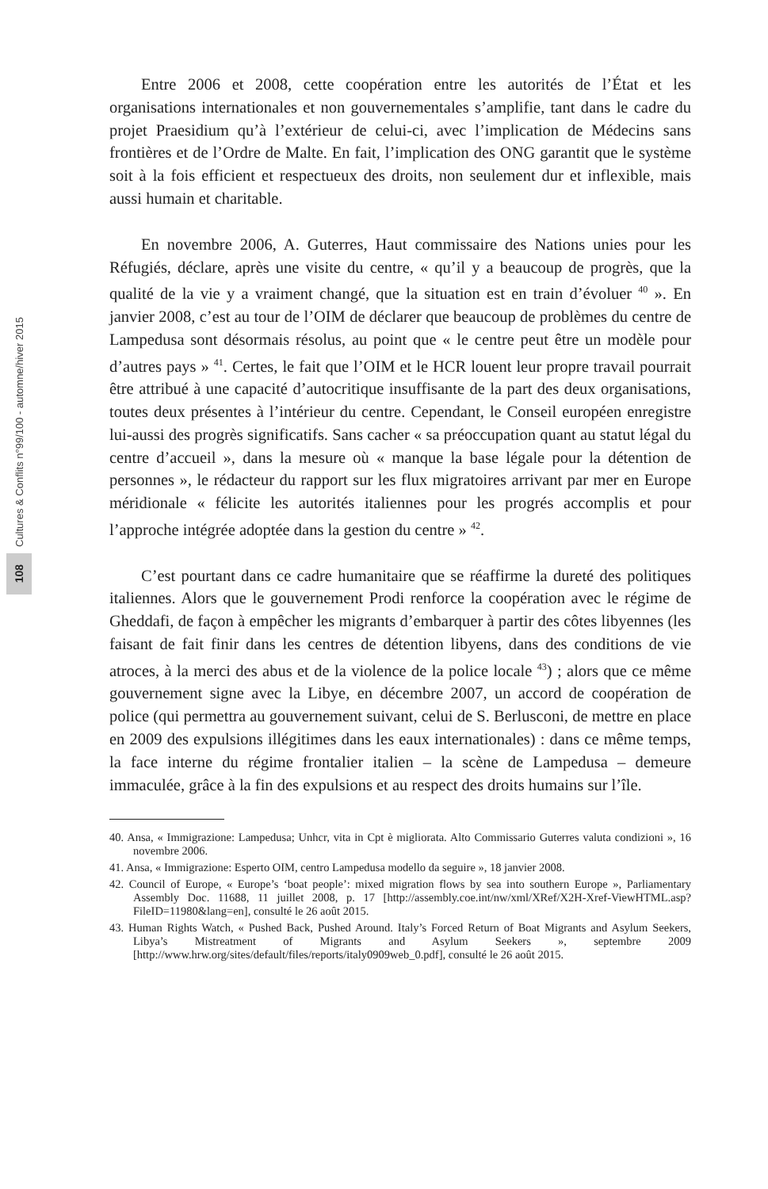Cultures & Conflits n°99/100 - automne/hiver 2015
108
Entre 2006 et 2008, cette coopération entre les autorités de l’État et les organisations internationales et non gouvernementales s’amplifie, tant dans le cadre du projet Praesidium qu’à l’extérieur de celui-ci, avec l’implication de Médecins sans frontières et de l’Ordre de Malte. En fait, l’implication des ONG garantit que le système soit à la fois efficient et respectueux des droits, non seulement dur et inflexible, mais aussi humain et charitable.
En novembre 2006, A. Guterres, Haut commissaire des Nations unies pour les Réfugiés, déclare, après une visite du centre, « qu’il y a beaucoup de progrès, que la qualité de la vie y a vraiment changé, que la situation est en train d’évoluer <sup>40</sup> ». En janvier 2008, c’est au tour de l’OIM de déclarer que beaucoup de problèmes du centre de Lampedusa sont désormais résolus, au point que « le centre peut être un modèle pour d’autres pays » <sup>41</sup>. Certes, le fait que l’OIM et le HCR louent leur propre travail pourrait être attribué à une capacité d’autocritique insuffisante de la part des deux organisations, toutes deux présentes à l’intérieur du centre. Cependant, le Conseil européen enregistre lui-aussi des progrès significatifs. Sans cacher « sa préoccupation quant au statut légal du centre d’accueil », dans la mesure où « manque la base légale pour la détention de personnes », le rédacteur du rapport sur les flux migratoires arrivant par mer en Europe méridionale « félicite les autorités italiennes pour les progrés accomplis et pour l’approche intégrée adoptée dans la gestion du centre » <sup>42</sup>.
C’est pourtant dans ce cadre humanitaire que se réaffirme la dureté des politiques italiennes. Alors que le gouvernement Prodi renforce la coopération avec le régime de Gheddafi, de façon à empêcher les migrants d’embarquer à partir des côtes libyennes (les faisant de fait finir dans les centres de détention libyens, dans des conditions de vie atroces, à la merci des abus et de la violence de la police locale <sup>43</sup>) ; alors que ce même gouvernement signe avec la Libye, en décembre 2007, un accord de coopération de police (qui permettra au gouvernement suivant, celui de S. Berlusconi, de mettre en place en 2009 des expulsions illégitimes dans les eaux internationales) : dans ce même temps, la face interne du régime frontalier italien – la scène de Lampedusa – demeure immaculée, grâce à la fin des expulsions et au respect des droits humains sur l’île.
40. Ansa, « Immigrazione: Lampedusa; Unhcr, vita in Cpt è migliorata. Alto Commissario Guterres valuta condizioni », 16 novembre 2006.
41. Ansa, « Immigrazione: Esperto OIM, centro Lampedusa modello da seguire », 18 janvier 2008.
42. Council of Europe, « Europe’s ‘boat people’: mixed migration flows by sea into southern Europe », Parliamentary Assembly Doc. 11688, 11 juillet 2008, p. 17 [http://assembly.coe.int/nw/xml/XRef/X2H-Xref-ViewHTML.asp?FileID=11980&lang=en], consulté le 26 août 2015.
43. Human Rights Watch, « Pushed Back, Pushed Around. Italy’s Forced Return of Boat Migrants and Asylum Seekers, Libya’s Mistreatment of Migrants and Asylum Seekers », septembre 2009 [http://www.hrw.org/sites/default/files/reports/italy0909web_0.pdf], consulté le 26 août 2015.